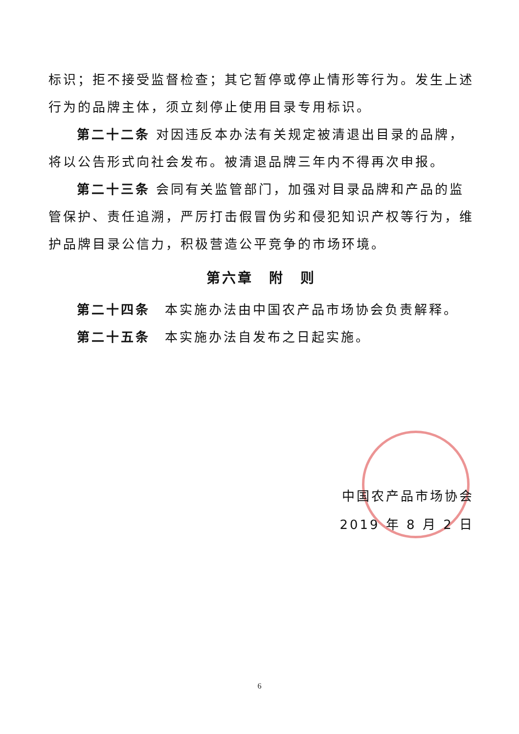标识；拒不接受监督检查；其它暂停或停止情形等行为。发生上述行为的品牌主体，须立刻停止使用目录专用标识。
第二十二条 对因违反本办法有关规定被清退出目录的品牌，将以公告形式向社会发布。被清退品牌三年内不得再次申报。
第二十三条 会同有关监管部门，加强对目录品牌和产品的监管保护、责任追溯，严厉打击假冒伪劣和侵犯知识产权等行为，维护品牌目录公信力，积极营造公平竞争的市场环境。
第六章　附　则
第二十四条　本实施办法由中国农产品市场协会负责解释。
第二十五条　本实施办法自发布之日起实施。
中国农产品市场协会
2019 年 8 月 2 日
6